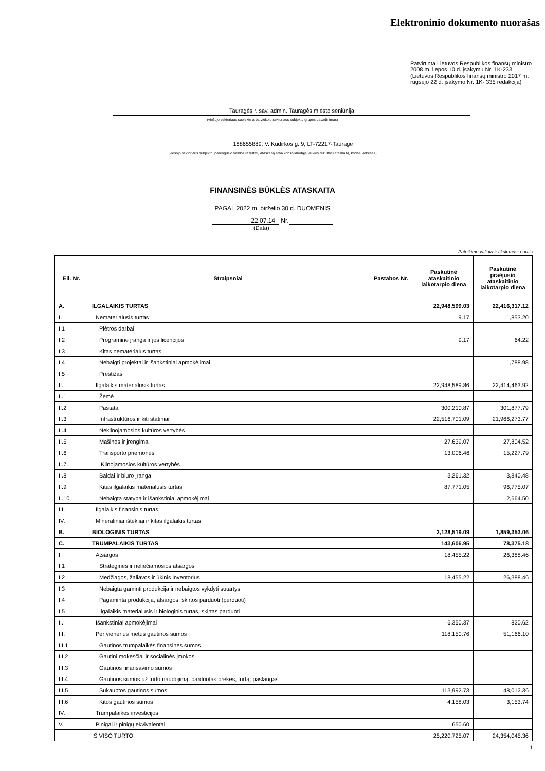Elektroninio dokumento nuorašas
Patvirtinta Lietuvos Respublikos finansų ministro 2008 m. liepos 10 d. įsakymu Nr. 1K-233 (Lietuvos Respublikos finansų ministro 2017 m. rugsėjo 22 d. įsakymo Nr. 1K- 335 redakcija)
Tauragės r. sav. admin. Tauragės miesto seniūnija
(viešojo sektoriaus subjekto arba viešojo sektoriaus subjektų grupės pavadinimas)
188655889, V. Kudirkos g. 9, LT-72217-Tauragė
(viešojo sektoriaus subjekto, parengusio veiklos rezultatų ataskaitą arba konsoliduotąją veiklos rezultatų ataskaitą, kodas, adresas)
FINANSINĖS BŪKLĖS ATASKAITA
PAGAL 2022 m. birželio 30 d. DUOMENIS
22.07.14 Nr.
(Data)
Pateikimo valiuta ir tikslumas: eurais
| Eil. Nr. | Straipsniai | Pastabos Nr. | Paskutinė ataskaitinio laikotarpio diena | Paskutinė praėjusio ataskaitinio laikotarpio diena |
| --- | --- | --- | --- | --- |
| A. | ILGALAIKIS TURTAS | | 22,948,599.03 | 22,416,317.12 |
| I. | Nematerialusis turtas | | 9.17 | 1,853.20 |
| I.1 | Plėtros darbai | | | |
| I.2 | Programinė įranga ir jos licencijos | | 9.17 | 64.22 |
| I.3 | Kitas nematerialus turtas | | | |
| I.4 | Nebaigti projektai ir išankstiniai apmokėjimai | | | 1,788.98 |
| I.5 | Prestižas | | | |
| II. | Ilgalaikis materialusis turtas | | 22,948,589.86 | 22,414,463.92 |
| II.1 | Žemė | | | |
| II.2 | Pastatai | | 300,210.87 | 301,877.79 |
| II.3 | Infrastruktūros ir kiti statiniai | | 22,516,701.09 | 21,966,273.77 |
| II.4 | Nekilnojamosios kultūros vertybės | | | |
| II.5 | Mašinos ir įrengimai | | 27,639.07 | 27,804.52 |
| II.6 | Transporto priemonės | | 13,006.46 | 15,227.79 |
| II.7 | Kilnojamosios kultūros vertybės | | | |
| II.8 | Baldai ir biuro įranga | | 3,261.32 | 3,840.48 |
| II.9 | Kitas ilgalaikis materialusis turtas | | 87,771.05 | 96,775.07 |
| II.10 | Nebaigta statyba ir išankstiniai apmokėjimai | | | 2,664.50 |
| III. | Ilgalaikis finansinis turtas | | | |
| IV. | Mineraliniai ištekliai ir kitas ilgalaikis turtas | | | |
| B. | BIOLOGINIS TURTAS | | 2,128,519.09 | 1,859,353.06 |
| C. | TRUMPALAIKIS TURTAS | | 143,606.95 | 78,375.18 |
| I. | Atsargos | | 18,455.22 | 26,388.46 |
| I.1 | Strateginės ir neliečiamosios atsargos | | | |
| I.2 | Medžiagos, žaliavos ir ūkinis inventorius | | 18,455.22 | 26,388.46 |
| I.3 | Nebaigta gaminti produkcija ir nebaigtos vykdyti sutartys | | | |
| I.4 | Pagaminta produkcija, atsargos, skirtos parduoti (perduoti) | | | |
| I.5 | Ilgalaikis materialusis ir biologinis turtas, skirtas parduoti | | | |
| II. | Išankstiniai apmokėjimai | | 6,350.37 | 820.62 |
| III. | Per vienerius metus gautinos sumos | | 118,150.76 | 51,166.10 |
| III.1 | Gautinos trumpalaikės finansinės sumos | | | |
| III.2 | Gautini mokesčiai ir socialinės įmokos | | | |
| III.3 | Gautinos finansavimo sumos | | | |
| III.4 | Gautinos sumos už turto naudojimą, parduotas prekes, turtą, paslaugas | | | |
| III.5 | Sukauptos gautinos sumos | | 113,992.73 | 48,012.36 |
| III.6 | Kitos gautinos sumos | | 4,158.03 | 3,153.74 |
| IV. | Trumpalaikės investicijos | | | |
| V. | Pinigai ir pinigų ekvivalentai | | 650.60 | |
| | IŠ VISO TURTO: | | 25,220,725.07 | 24,354,045.36 |
1